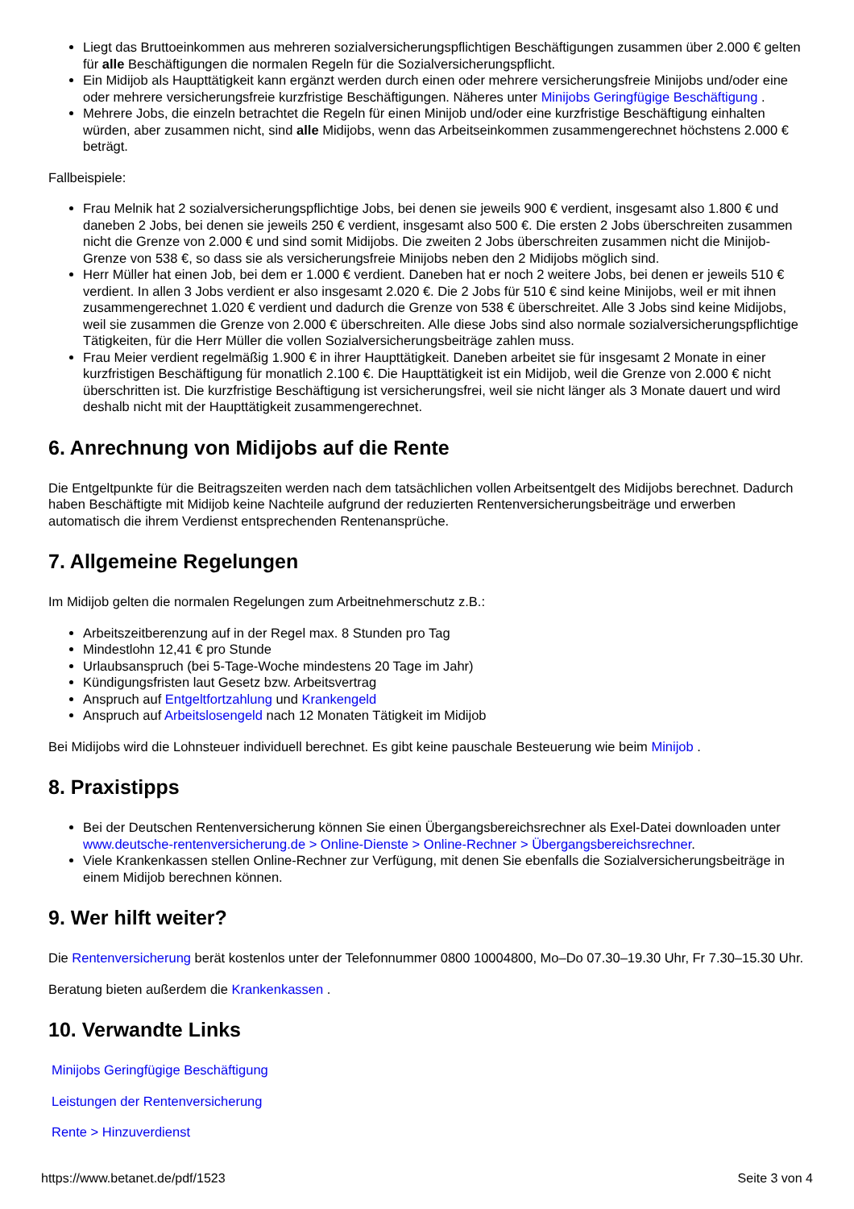Liegt das Bruttoeinkommen aus mehreren sozialversicherungspflichtigen Beschäftigungen zusammen über 2.000 € gelten für alle Beschäftigungen die normalen Regeln für die Sozialversicherungspflicht.
Ein Midijob als Haupttätigkeit kann ergänzt werden durch einen oder mehrere versicherungsfreie Minijobs und/oder eine oder mehrere versicherungsfreie kurzfristige Beschäftigungen. Näheres unter Minijobs Geringfügige Beschäftigung .
Mehrere Jobs, die einzeln betrachtet die Regeln für einen Minijob und/oder eine kurzfristige Beschäftigung einhalten würden, aber zusammen nicht, sind alle Midijobs, wenn das Arbeitseinkommen zusammengerechnet höchstens 2.000 € beträgt.
Fallbeispiele:
Frau Melnik hat 2 sozialversicherungspflichtige Jobs, bei denen sie jeweils 900 € verdient, insgesamt also 1.800 € und daneben 2 Jobs, bei denen sie jeweils 250 € verdient, insgesamt also 500 €. Die ersten 2 Jobs überschreiten zusammen nicht die Grenze von 2.000 € und sind somit Midijobs. Die zweiten 2 Jobs überschreiten zusammen nicht die Minijob-Grenze von 538 €, so dass sie als versicherungsfreie Minijobs neben den 2 Midijobs möglich sind.
Herr Müller hat einen Job, bei dem er 1.000 € verdient. Daneben hat er noch 2 weitere Jobs, bei denen er jeweils 510 € verdient. In allen 3 Jobs verdient er also insgesamt 2.020 €. Die 2 Jobs für 510 € sind keine Minijobs, weil er mit ihnen zusammengerechnet 1.020 € verdient und dadurch die Grenze von 538 € überschreitet. Alle 3 Jobs sind keine Midijobs, weil sie zusammen die Grenze von 2.000 € überschreiten. Alle diese Jobs sind also normale sozialversicherungspflichtige Tätigkeiten, für die Herr Müller die vollen Sozialversicherungsbeiträge zahlen muss.
Frau Meier verdient regelmäßig 1.900 € in ihrer Haupttätigkeit. Daneben arbeitet sie für insgesamt 2 Monate in einer kurzfristigen Beschäftigung für monatlich 2.100 €. Die Haupttätigkeit ist ein Midijob, weil die Grenze von 2.000 € nicht überschritten ist. Die kurzfristige Beschäftigung ist versicherungsfrei, weil sie nicht länger als 3 Monate dauert und wird deshalb nicht mit der Haupttätigkeit zusammengerechnet.
6. Anrechnung von Midijobs auf die Rente
Die Entgeltpunkte für die Beitragszeiten werden nach dem tatsächlichen vollen Arbeitsentgelt des Midijobs berechnet. Dadurch haben Beschäftigte mit Midijob keine Nachteile aufgrund der reduzierten Rentenversicherungsbeiträge und erwerben automatisch die ihrem Verdienst entsprechenden Rentenansprüche.
7. Allgemeine Regelungen
Im Midijob gelten die normalen Regelungen zum Arbeitnehmerschutz z.B.:
Arbeitszeitberenzung auf in der Regel max. 8 Stunden pro Tag
Mindestlohn 12,41 € pro Stunde
Urlaubsanspruch (bei 5-Tage-Woche mindestens 20 Tage im Jahr)
Kündigungsfristen laut Gesetz bzw. Arbeitsvertrag
Anspruch auf Entgeltfortzahlung und Krankengeld
Anspruch auf Arbeitslosengeld nach 12 Monaten Tätigkeit im Midijob
Bei Midijobs wird die Lohnsteuer individuell berechnet. Es gibt keine pauschale Besteuerung wie beim Minijob .
8. Praxistipps
Bei der Deutschen Rentenversicherung können Sie einen Übergangsbereichsrechner als Exel-Datei downloaden unter www.deutsche-rentenversicherung.de > Online-Dienste > Online-Rechner > Übergangsbereichsrechner.
Viele Krankenkassen stellen Online-Rechner zur Verfügung, mit denen Sie ebenfalls die Sozialversicherungsbeiträge in einem Midijob berechnen können.
9. Wer hilft weiter?
Die Rentenversicherung berät kostenlos unter der Telefonnummer 0800 10004800, Mo–Do 07.30–19.30 Uhr, Fr 7.30–15.30 Uhr.
Beratung bieten außerdem die Krankenkassen .
10. Verwandte Links
Minijobs Geringfügige Beschäftigung
Leistungen der Rentenversicherung
Rente > Hinzuverdienst
https://www.betanet.de/pdf/1523 Seite 3 von 4